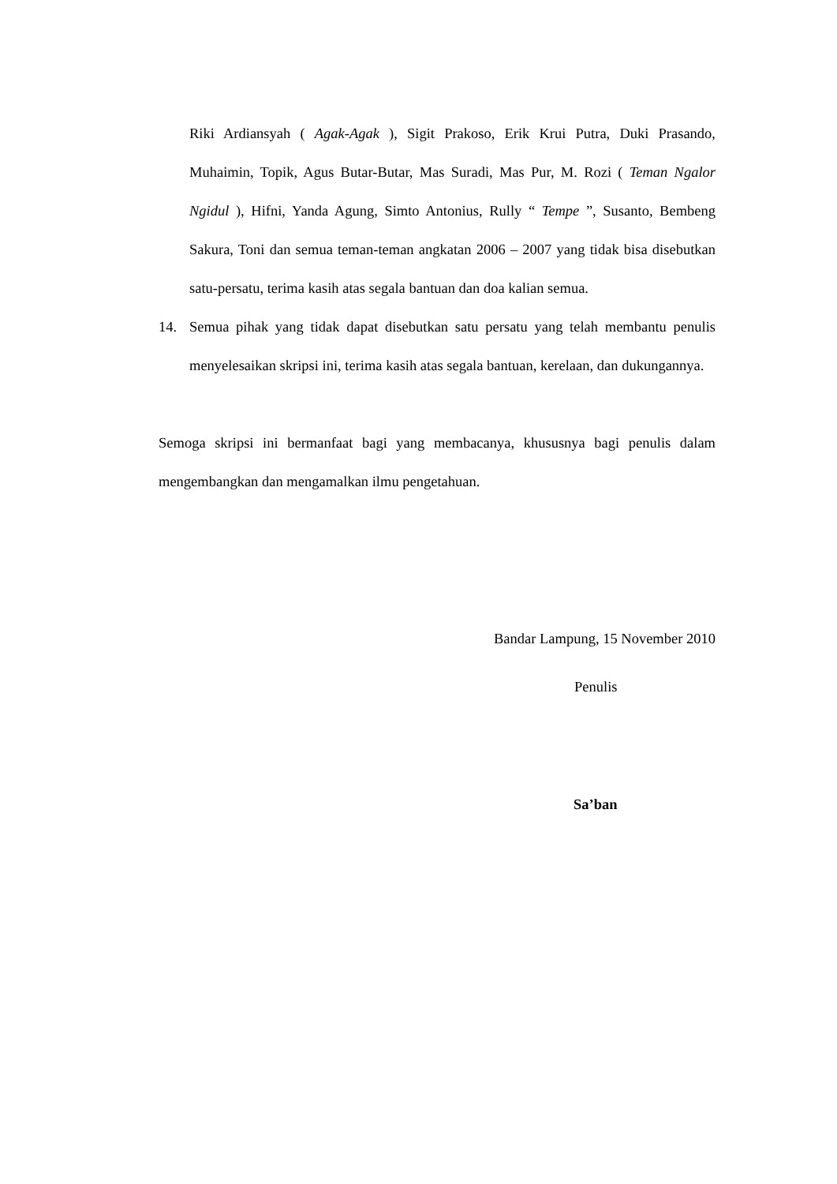Riki Ardiansyah ( Agak-Agak ), Sigit Prakoso, Erik Krui Putra, Duki Prasando, Muhaimin, Topik, Agus Butar-Butar, Mas Suradi, Mas Pur, M. Rozi ( Teman Ngalor Ngidul ), Hifni, Yanda Agung, Simto Antonius, Rully “ Tempe ”, Susanto, Bembeng Sakura, Toni dan semua teman-teman angkatan 2006 – 2007 yang tidak bisa disebutkan satu-persatu, terima kasih atas segala bantuan dan doa kalian semua.
14. Semua pihak yang tidak dapat disebutkan satu persatu yang telah membantu penulis menyelesaikan skripsi ini, terima kasih atas segala bantuan, kerelaan, dan dukungannya.
Semoga skripsi ini bermanfaat bagi yang membacanya, khususnya bagi penulis dalam mengembangkan dan mengamalkan ilmu pengetahuan.
Bandar Lampung, 15 November 2010
Penulis
Sa’ban